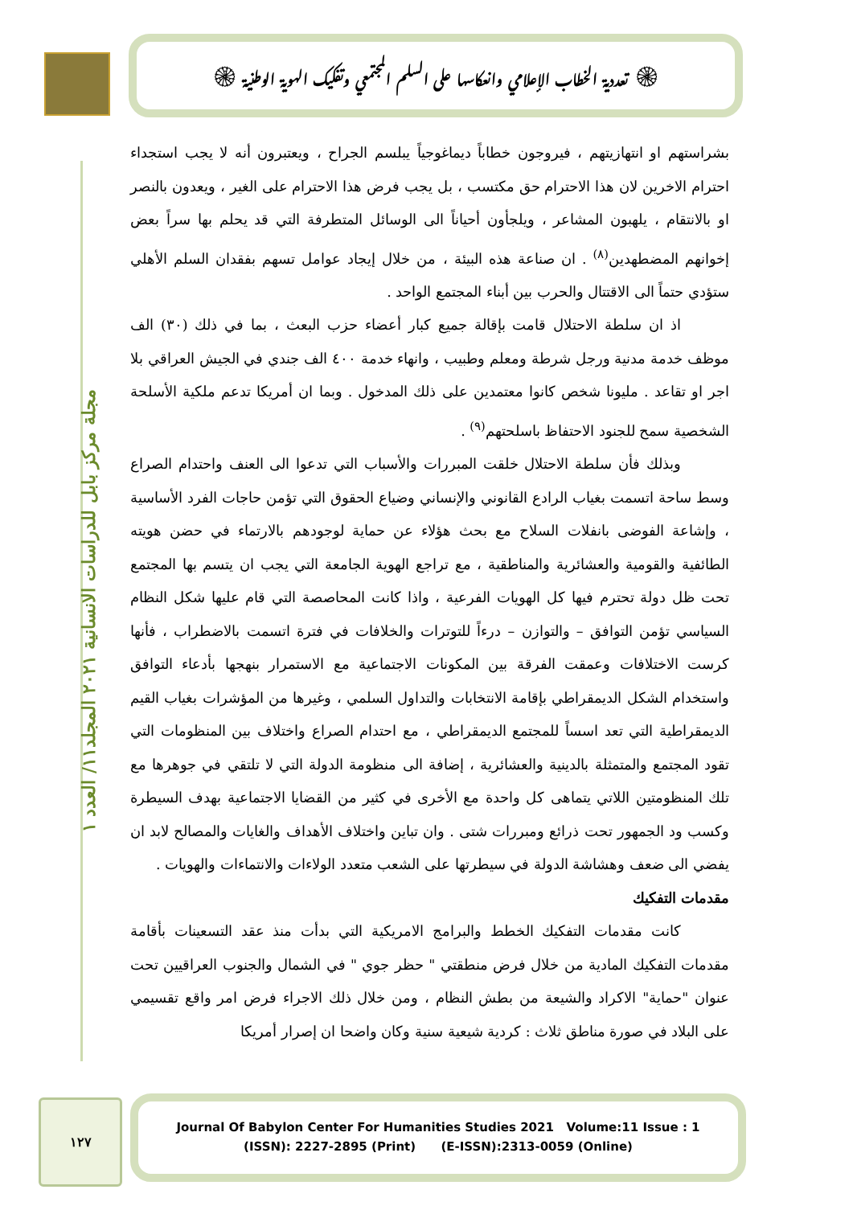۞ تعددية الخطاب الإعلامي وانعكاسها على السلم المجتمعي وتفكيك الهوية الوطنية ۞
مجلة مركز بابل للدراسات الانسانية ٢٠٢١ المجلد١١/ العدد ١
بشراستهم او انتهازيتهم ، فيروجون خطاباً ديماغوجياً يبلسم الجراح ، ويعتبرون أنه لا يجب استجداء احترام الاخرين لان هذا الاحترام حق مكتسب ، بل يجب فرض هذا الاحترام على الغير ، ويعدون بالنصر او بالانتقام ، يلهبون المشاعر ، ويلجأون أحياناً الى الوسائل المتطرفة التي قد يحلم بها سراً بعض إخوانهم المضطهدين<sup>(٨)</sup> . ان صناعة هذه البيئة ، من خلال إيجاد عوامل تسهم بفقدان السلم الأهلي ستؤدي حتماً الى الاقتتال والحرب بين أبناء المجتمع الواحد .
اذ ان سلطة الاحتلال قامت بإقالة جميع كبار أعضاء حزب البعث ، بما في ذلك (٣٠) الف موظف خدمة مدنية ورجل شرطة ومعلم وطبيب ، وانهاء خدمة ٤٠٠ الف جندي في الجيش العراقي بلا اجر او تقاعد . مليونا شخص كانوا معتمدين على ذلك المدخول . وبما ان أمريكا تدعم ملكية الأسلحة الشخصية سمح للجنود الاحتفاظ باسلحتهم<sup>(٩)</sup> .
وبذلك فأن سلطة الاحتلال خلقت المبررات والأسباب التي تدعوا الى العنف واحتدام الصراع وسط ساحة اتسمت بغياب الرادع القانوني والإنساني وضياع الحقوق التي تؤمن حاجات الفرد الأساسية ، وإشاعة الفوضى بانفلات السلاح مع بحث هؤلاء عن حماية لوجودهم بالارتماء في حضن هويته الطائفية والقومية والعشائرية والمناطقية ، مع تراجع الهوية الجامعة التي يجب ان يتسم بها المجتمع تحت ظل دولة تحترم فيها كل الهويات الفرعية ، واذا كانت المحاصصة التي قام عليها شكل النظام السياسي تؤمن التوافق – والتوازن – درءاً للتوترات والخلافات في فترة اتسمت بالاضطراب ، فأنها كرست الاختلافات وعمقت الفرقة بين المكونات الاجتماعية مع الاستمرار بنهجها بأدعاء التوافق واستخدام الشكل الديمقراطي بإقامة الانتخابات والتداول السلمي ، وغيرها من المؤشرات بغياب القيم الديمقراطية التي تعد اسساً للمجتمع الديمقراطي ، مع احتدام الصراع واختلاف بين المنظومات التي تقود المجتمع والمتمثلة بالدينية والعشائرية ، إضافة الى منظومة الدولة التي لا تلتقي في جوهرها مع تلك المنظومتين اللاتي يتماهى كل واحدة مع الأخرى في كثير من القضايا الاجتماعية بهدف السيطرة وكسب ود الجمهور تحت ذرائع ومبررات شتى . وان تباين واختلاف الأهداف والغايات والمصالح لابد ان يفضي الى ضعف وهشاشة الدولة في سيطرتها على الشعب متعدد الولاءات والانتماءات والهويات .
مقدمات التفكيك
كانت مقدمات التفكيك الخطط والبرامج الامريكية التي بدأت منذ عقد التسعينات بأقامة مقدمات التفكيك المادية من خلال فرض منطقتي " حظر جوي " في الشمال والجنوب العراقيين تحت عنوان "حماية" الاكراد والشيعة من بطش النظام ، ومن خلال ذلك الاجراء فرض امر واقع تقسيمي على البلاد في صورة مناطق ثلاث : كردية شيعية سنية وكان واضحا ان إصرار أمريكا
١٢٧
Journal Of Babylon Center For Humanities Studies 2021 Volume:11 Issue : 1
(ISSN): 2227-2895 (Print) (E-ISSN):2313-0059 (Online)